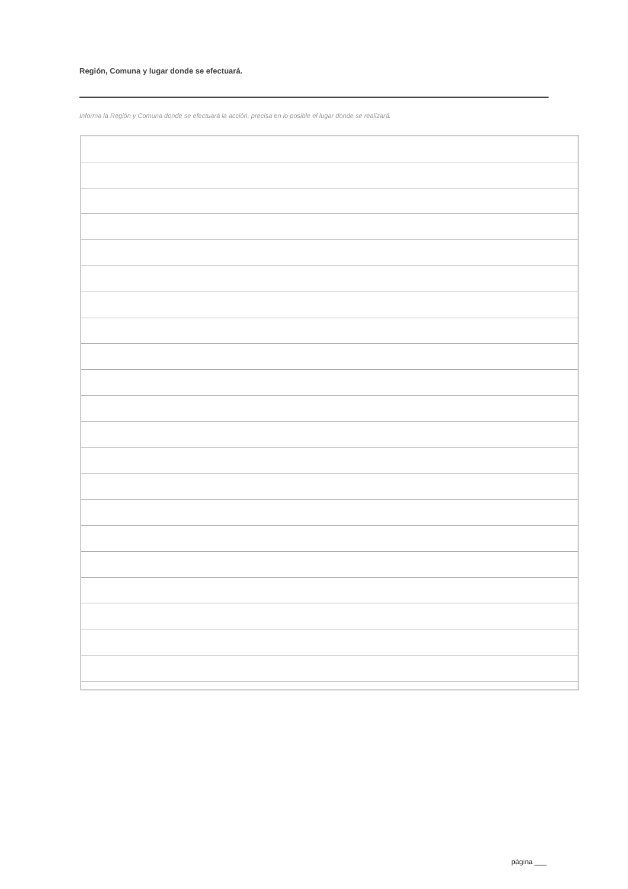Región, Comuna y lugar donde se efectuará.
Informa la Región y Comuna donde se efectuará la acción, precisa en lo posible el lugar donde se realizará.
página ___